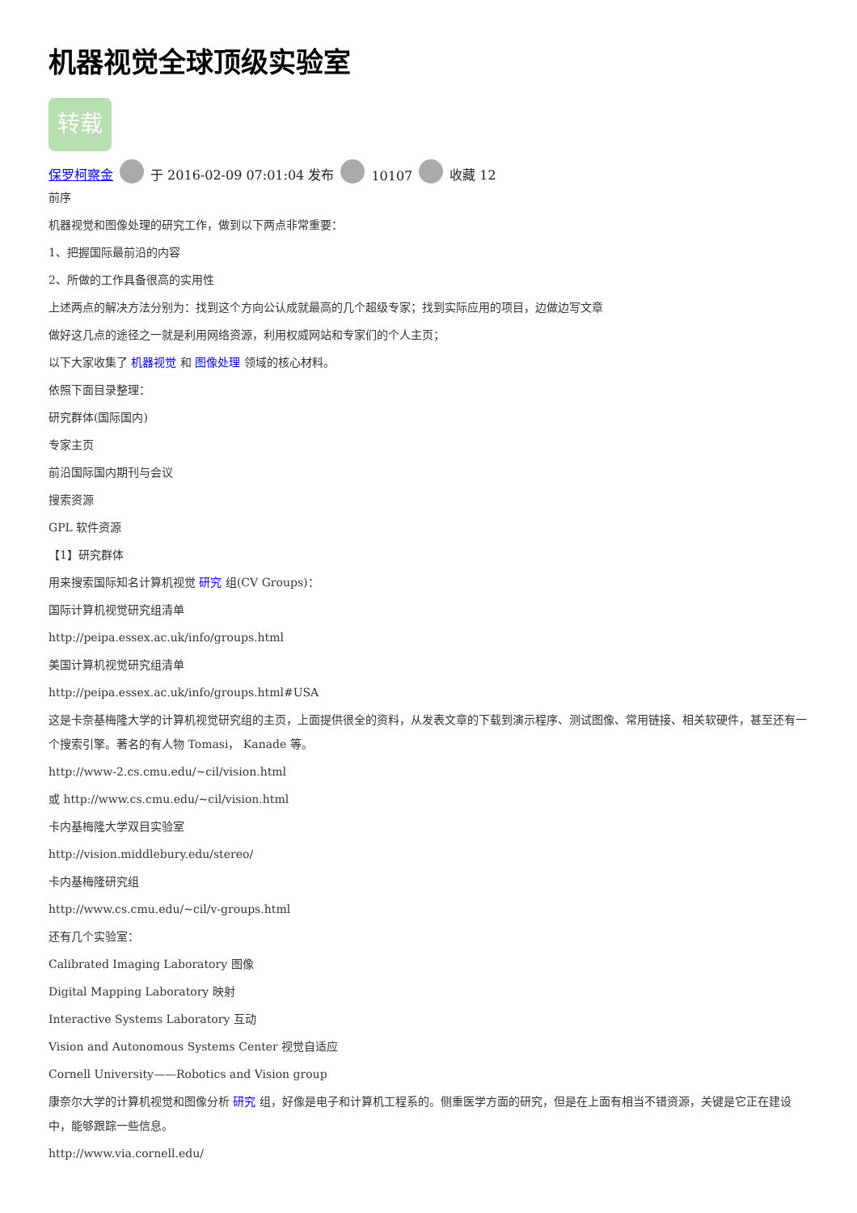机器视觉全球顶级实验室
转载
保罗柯察金 于 2016-02-09 07:01:04 发布 10107 收藏 12
前序
机器视觉和图像处理的研究工作，做到以下两点非常重要：
1、把握国际最前沿的内容
2、所做的工作具备很高的实用性
上述两点的解决方法分别为：找到这个方向公认成就最高的几个超级专家；找到实际应用的项目，边做边写文章
做好这几点的途径之一就是利用网络资源，利用权威网站和专家们的个人主页；
以下大家收集了 机器视觉 和 图像处理 领域的核心材料。
依照下面目录整理：
研究群体(国际国内)
专家主页
前沿国际国内期刊与会议
搜索资源
GPL 软件资源
【1】研究群体
用来搜索国际知名计算机视觉 研究 组(CV Groups)：
国际计算机视觉研究组清单
http://peipa.essex.ac.uk/info/groups.html
美国计算机视觉研究组清单
http://peipa.essex.ac.uk/info/groups.html#USA
这是卡奈基梅隆大学的计算机视觉研究组的主页，上面提供很全的资料，从发表文章的下载到演示程序、测试图像、常用链接、相关软硬件，甚至还有一个搜索引擎。著名的有人物 Tomasi， Kanade 等。
http://www-2.cs.cmu.edu/~cil/vision.html
或 http://www.cs.cmu.edu/~cil/vision.html
卡内基梅隆大学双目实验室
http://vision.middlebury.edu/stereo/
卡内基梅隆研究组
http://www.cs.cmu.edu/~cil/v-groups.html
还有几个实验室：
Calibrated Imaging Laboratory 图像
Digital Mapping Laboratory 映射
Interactive Systems Laboratory 互动
Vision and Autonomous Systems Center 视觉自适应
Cornell University——Robotics and Vision group
康奈尔大学的计算机视觉和图像分析 研究 组，好像是电子和计算机工程系的。侧重医学方面的研究，但是在上面有相当不错资源，关键是它正在建设中，能够跟踪一些信息。
http://www.via.cornell.edu/